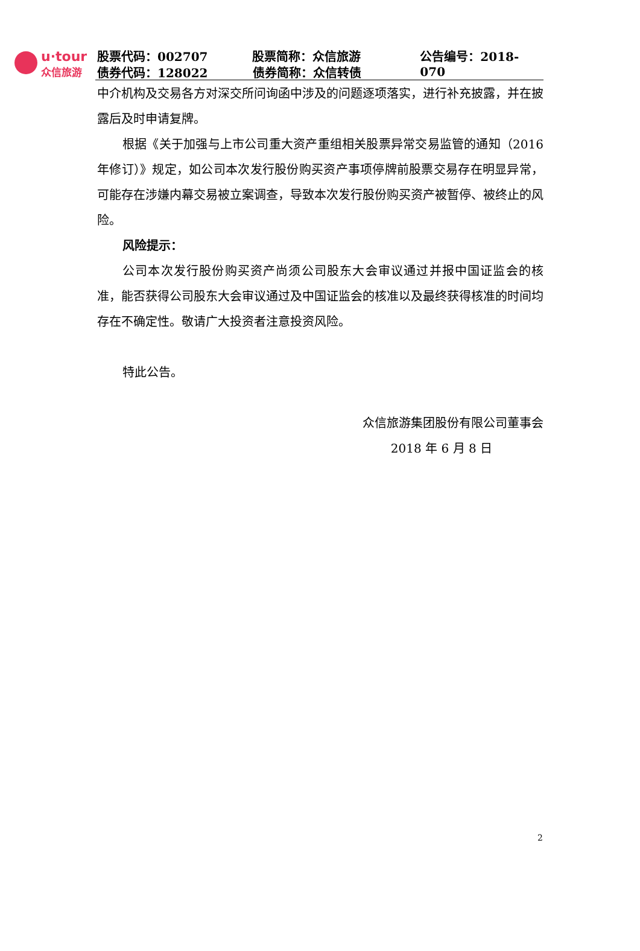u·tour
众信旅游
股票代码：002707 股票简称：众信旅游 公告编号：2018-070
债券代码：128022 债券简称：众信转债
中介机构及交易各方对深交所问询函中涉及的问题逐项落实，进行补充披露，并在披露后及时申请复牌。
根据《关于加强与上市公司重大资产重组相关股票异常交易监管的通知（2016 年修订）》规定，如公司本次发行股份购买资产事项停牌前股票交易存在明显异常，可能存在涉嫌内幕交易被立案调查，导致本次发行股份购买资产被暂停、被终止的风险。
风险提示：
公司本次发行股份购买资产尚须公司股东大会审议通过并报中国证监会的核准，能否获得公司股东大会审议通过及中国证监会的核准以及最终获得核准的时间均存在不确定性。敬请广大投资者注意投资风险。
特此公告。
众信旅游集团股份有限公司董事会
2018 年 6 月 8 日
2